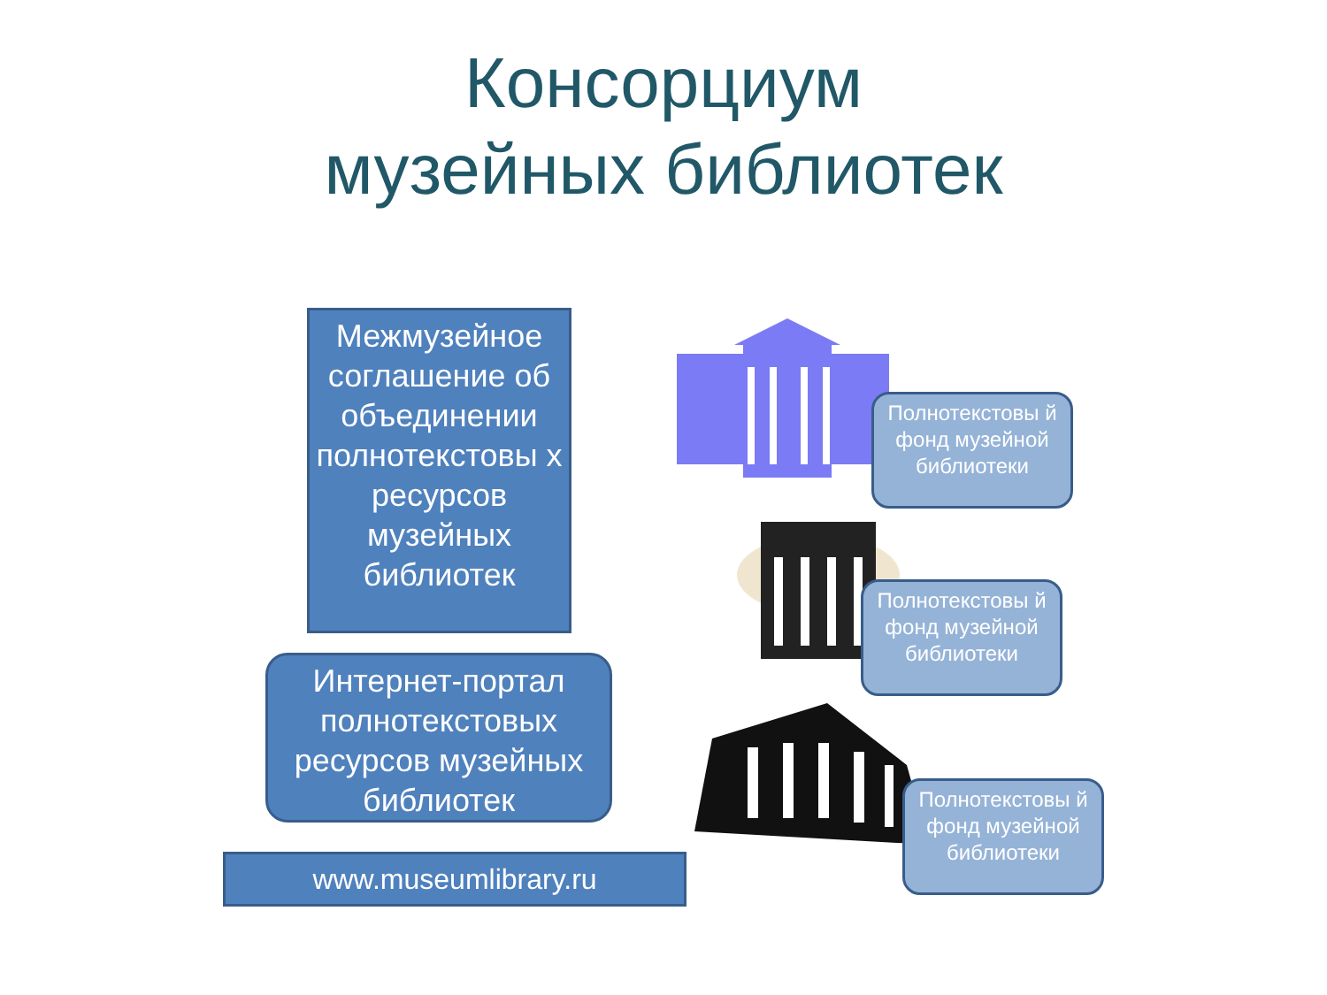Консорциум
музейных библиотек
Межмузейное соглашение об объединении полнотекстовы х ресурсов музейных библиотек
Интернет-портал полнотекстовых ресурсов музейных библиотек
www.museumlibrary.ru
Полнотекстовы й
фонд музейной библиотеки
Полнотекстовы й
фонд музейной библиотеки
Полнотекстовы й
фонд музейной библиотеки